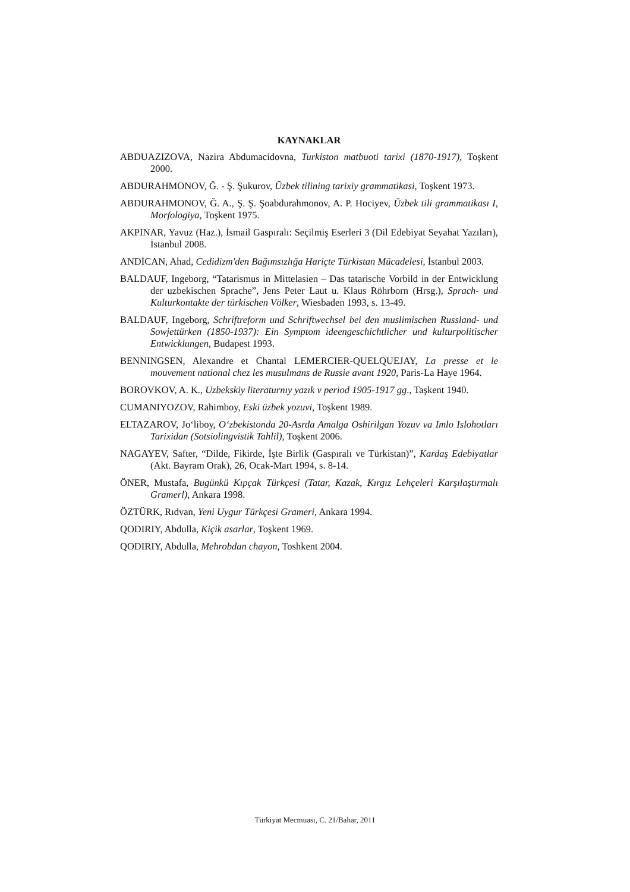KAYNAKLAR
ABDUAZIZOVA, Nazira Abdumacidovna, Turkiston matbuoti tarixi (1870-1917), Toşkent 2000.
ABDURAHMONOV, Ğ. - Ş. Şukurov, Ŭzbek tilining tarixiy grammatikasi, Toşkent 1973.
ABDURAHMONOV, Ğ. A., Ş. Ş. Şoabdurahmonov, A. P. Hociyev, Ŭzbek tili grammatikası I, Morfologiya, Toşkent 1975.
AKPINAR, Yavuz (Haz.), İsmail Gaspıralı: Seçilmiş Eserleri 3 (Dil Edebiyat Seyahat Yazıları), İstanbul 2008.
ANDİCAN, Ahad, Cedidizm'den Bağımsızlığa Hariçte Türkistan Mücadelesi, İstanbul 2003.
BALDAUF, Ingeborg, “Tatarismus in Mittelasien – Das tatarische Vorbild in der Entwicklung der uzbekischen Sprache”, Jens Peter Laut u. Klaus Röhrborn (Hrsg.), Sprach- und Kulturkontakte der türkischen Völker, Wiesbaden 1993, s. 13-49.
BALDAUF, Ingeborg, Schriftreform und Schriftwechsel bei den muslimischen Russland- und Sowjettürken (1850-1937): Ein Symptom ideengeschichtlicher und kulturpolitischer Entwicklungen, Budapest 1993.
BENNINGSEN, Alexandre et Chantal LEMERCIER-QUELQUEJAY, La presse et le mouvement national chez les musulmans de Russie avant 1920, Paris-La Haye 1964.
BOROVKOV, A. K., Uzbekskiy literaturnıy yazık v period 1905-1917 gg., Taşkent 1940.
CUMANIYOZOV, Rahimboy, Eski üzbek yozuvi, Toşkent 1989.
ELTAZAROV, Jo‘liboy, O‘zbekistonda 20-Asrda Amalga Oshirilgan Yozuv va Imlo Islohotları Tarixidan (Sotsiolingvistik Tahlil), Toşkent 2006.
NAGAYEV, Safter, “Dilde, Fikirde, İşte Birlik (Gaspıralı ve Türkistan)”, Kardaş Edebiyatlar (Akt. Bayram Orak), 26, Ocak-Mart 1994, s. 8-14.
ÖNER, Mustafa, Bugünkü Kıpçak Türkçesi (Tatar, Kazak, Kırgız Lehçeleri Karşılaştırmalı Gramerl), Ankara 1998.
ÖZTÜRK, Rıdvan, Yeni Uygur Türkçesi Grameri, Ankara 1994.
QODIRIY, Abdulla, Kiçik asarlar, Toşkent 1969.
QODIRIY, Abdulla, Mehrobdan chayon, Toshkent 2004.
Türkiyat Mecmuası, C. 21/Bahar, 2011